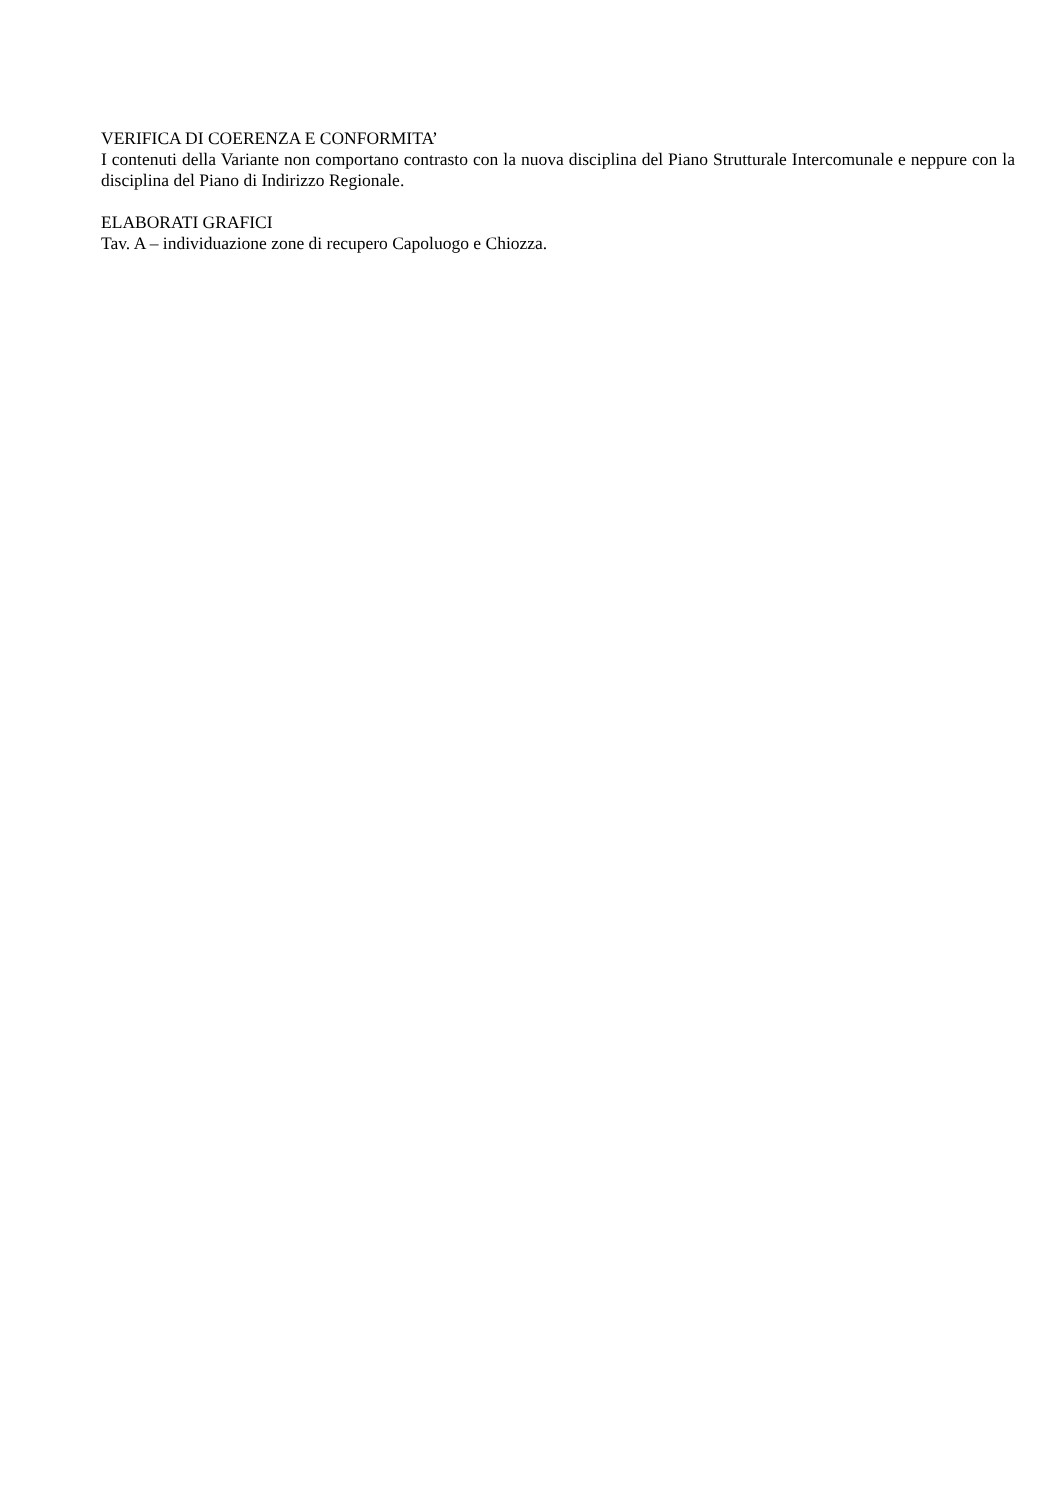VERIFICA DI COERENZA E CONFORMITA’
I contenuti della Variante non comportano contrasto con la nuova disciplina del Piano Strutturale Intercomunale e neppure con la disciplina del Piano di Indirizzo Regionale.
ELABORATI GRAFICI
Tav. A – individuazione zone di recupero Capoluogo e Chiozza.